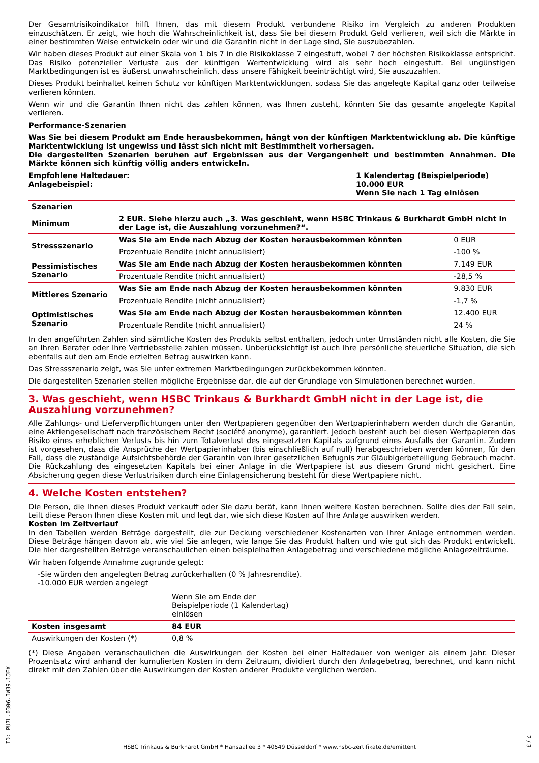Der Gesamtrisikoindikator hilft Ihnen, das mit diesem Produkt verbundene Risiko im Vergleich zu anderen Produkten einzuschätzen. Er zeigt, wie hoch die Wahrscheinlichkeit ist, dass Sie bei diesem Produkt Geld verlieren, weil sich die Märkte in einer bestimmten Weise entwickeln oder wir und die Garantin nicht in der Lage sind, Sie auszubezahlen.
Wir haben dieses Produkt auf einer Skala von 1 bis 7 in die Risikoklasse 7 eingestuft, wobei 7 der höchsten Risikoklasse entspricht. Das Risiko potenzieller Verluste aus der künftigen Wertentwicklung wird als sehr hoch eingestuft. Bei ungünstigen Marktbedingungen ist es äußerst unwahrscheinlich, dass unsere Fähigkeit beeinträchtigt wird, Sie auszuzahlen.
Dieses Produkt beinhaltet keinen Schutz vor künftigen Marktentwicklungen, sodass Sie das angelegte Kapital ganz oder teilweise verlieren könnten.
Wenn wir und die Garantin Ihnen nicht das zahlen können, was Ihnen zusteht, könnten Sie das gesamte angelegte Kapital verlieren.
Performance-Szenarien
Was Sie bei diesem Produkt am Ende herausbekommen, hängt von der künftigen Marktentwicklung ab. Die künftige Marktentwicklung ist ungewiss und lässt sich nicht mit Bestimmtheit vorhersagen.
Die dargestellten Szenarien beruhen auf Ergebnissen aus der Vergangenheit und bestimmten Annahmen. Die Märkte können sich künftig völlig anders entwickeln.
Empfohlene Haltedauer:
Anlagebeispiel:
1 Kalendertag (Beispielperiode)
10.000 EUR
Wenn Sie nach 1 Tag einlösen
| Szenarien | | |
| --- | --- | --- |
| Minimum | 2 EUR. Siehe hierzu auch „3. Was geschieht, wenn HSBC Trinkaus & Burkhardt GmbH nicht in der Lage ist, die Auszahlung vorzunehmen?“. | |
| Stressszenario | Was Sie am Ende nach Abzug der Kosten herausbekommen könnten | 0 EUR |
| | Prozentuale Rendite (nicht annualisiert) | -100 % |
| Pessimistisches Szenario | Was Sie am Ende nach Abzug der Kosten herausbekommen könnten | 7.149 EUR |
| | Prozentuale Rendite (nicht annualisiert) | -28,5 % |
| Mittleres Szenario | Was Sie am Ende nach Abzug der Kosten herausbekommen könnten | 9.830 EUR |
| | Prozentuale Rendite (nicht annualisiert) | -1,7 % |
| Optimistisches Szenario | Was Sie am Ende nach Abzug der Kosten herausbekommen könnten | 12.400 EUR |
| | Prozentuale Rendite (nicht annualisiert) | 24 % |
In den angeführten Zahlen sind sämtliche Kosten des Produkts selbst enthalten, jedoch unter Umständen nicht alle Kosten, die Sie an Ihren Berater oder Ihre Vertriebsstelle zahlen müssen. Unberücksichtigt ist auch Ihre persönliche steuerliche Situation, die sich ebenfalls auf den am Ende erzielten Betrag auswirken kann.
Das Stressszenario zeigt, was Sie unter extremen Marktbedingungen zurückbekommen könnten.
Die dargestellten Szenarien stellen mögliche Ergebnisse dar, die auf der Grundlage von Simulationen berechnet wurden.
3. Was geschieht, wenn HSBC Trinkaus & Burkhardt GmbH nicht in der Lage ist, die Auszahlung vorzunehmen?
Alle Zahlungs- und Lieferverpflichtungen unter den Wertpapieren gegenüber den Wertpapierinhabern werden durch die Garantin, eine Aktiengesellschaft nach französischem Recht (société anonyme), garantiert. Jedoch besteht auch bei diesen Wertpapieren das Risiko eines erheblichen Verlusts bis hin zum Totalverlust des eingesetzten Kapitals aufgrund eines Ausfalls der Garantin. Zudem ist vorgesehen, dass die Ansprüche der Wertpapierinhaber (bis einschließlich auf null) herabgeschrieben werden können, für den Fall, dass die zuständige Aufsichtsbehörde der Garantin von ihrer gesetzlichen Befugnis zur Gläubigerbeteiligung Gebrauch macht. Die Rückzahlung des eingesetzten Kapitals bei einer Anlage in die Wertpapiere ist aus diesem Grund nicht gesichert. Eine Absicherung gegen diese Verlustrisiken durch eine Einlagensicherung besteht für diese Wertpapiere nicht.
4. Welche Kosten entstehen?
Die Person, die Ihnen dieses Produkt verkauft oder Sie dazu berät, kann Ihnen weitere Kosten berechnen. Sollte dies der Fall sein, teilt diese Person Ihnen diese Kosten mit und legt dar, wie sich diese Kosten auf Ihre Anlage auswirken werden.
Kosten im Zeitverlauf
In den Tabellen werden Beträge dargestellt, die zur Deckung verschiedener Kostenarten von Ihrer Anlage entnommen werden. Diese Beträge hängen davon ab, wie viel Sie anlegen, wie lange Sie das Produkt halten und wie gut sich das Produkt entwickelt. Die hier dargestellten Beträge veranschaulichen einen beispielhaften Anlagebetrag und verschiedene mögliche Anlagezeiträume.
Wir haben folgende Annahme zugrunde gelegt:
-Sie würden den angelegten Betrag zurückerhalten (0 % Jahresrendite).
-10.000 EUR werden angelegt
| | Wenn Sie am Ende der Beispielperiode (1 Kalendertag) einlösen | |
| Kosten insgesamt | 84 EUR | |
| Auswirkungen der Kosten (*) | 0,8 % | |
(*) Diese Angaben veranschaulichen die Auswirkungen der Kosten bei einer Haltedauer von weniger als einem Jahr. Dieser Prozentsatz wird anhand der kumulierten Kosten in dem Zeitraum, dividiert durch den Anlagebetrag, berechnet, und kann nicht direkt mit den Zahlen über die Auswirkungen der Kosten anderer Produkte verglichen werden.
ID: PU7L.0306.IW39.1JEX
HSBC Trinkaus & Burkhardt GmbH * Hansaallee 3 * 40549 Düsseldorf * www.hsbc-zertifikate.de/emittent
2 / 3